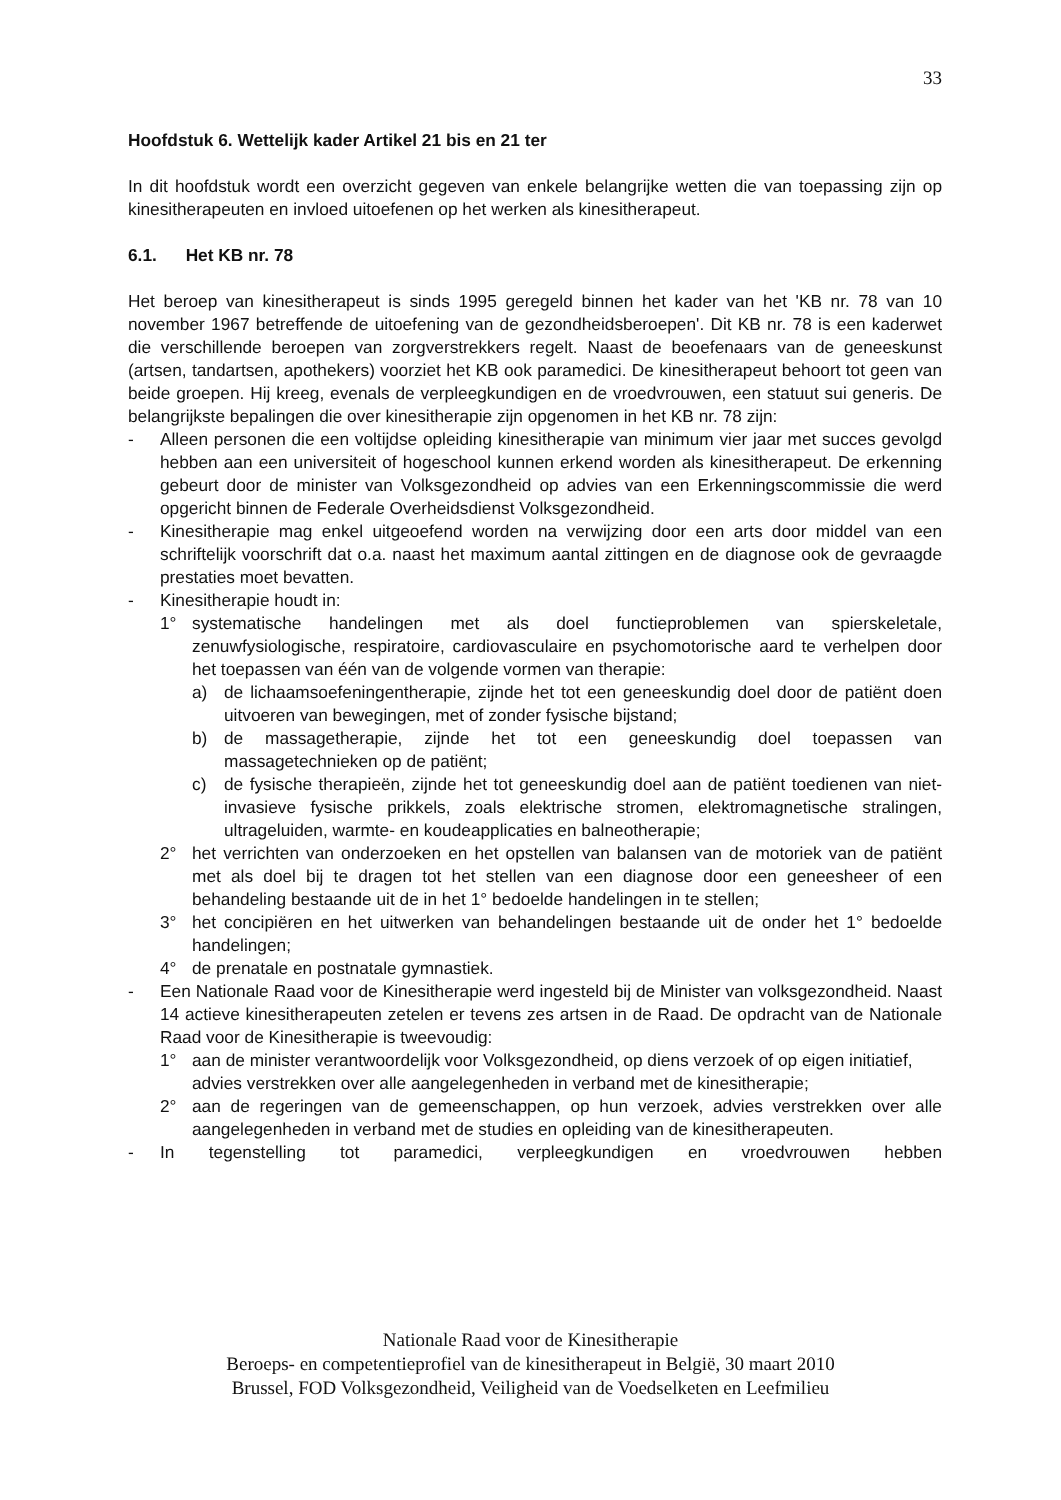33
Hoofdstuk 6. Wettelijk kader Artikel 21 bis en 21 ter
In dit hoofdstuk wordt een overzicht gegeven van enkele belangrijke wetten die van toepassing zijn op kinesitherapeuten en invloed uitoefenen op het werken als kinesitherapeut.
6.1. Het KB nr. 78
Het beroep van kinesitherapeut is sinds 1995 geregeld binnen het kader van het 'KB nr. 78 van 10 november 1967 betreffende de uitoefening van de gezondheidsberoepen'. Dit KB nr. 78 is een kaderwet die verschillende beroepen van zorgverstrekkers regelt. Naast de beoefenaars van de geneeskunst (artsen, tandartsen, apothekers) voorziet het KB ook paramedici. De kinesitherapeut behoort tot geen van beide groepen. Hij kreeg, evenals de verpleegkundigen en de vroedvrouwen, een statuut sui generis. De belangrijkste bepalingen die over kinesitherapie zijn opgenomen in het KB nr. 78 zijn:
- Alleen personen die een voltijdse opleiding kinesitherapie van minimum vier jaar met succes gevolgd hebben aan een universiteit of hogeschool kunnen erkend worden als kinesitherapeut. De erkenning gebeurt door de minister van Volksgezondheid op advies van een Erkenningscommissie die werd opgericht binnen de Federale Overheidsdienst Volksgezondheid.
- Kinesitherapie mag enkel uitgeoefend worden na verwijzing door een arts door middel van een schriftelijk voorschrift dat o.a. naast het maximum aantal zittingen en de diagnose ook de gevraagde prestaties moet bevatten.
- Kinesitherapie houdt in:
1° systematische handelingen met als doel functieproblemen van spierskeletale, zenuwfysiologische, respiratoire, cardiovasculaire en psychomotorische aard te verhelpen door het toepassen van één van de volgende vormen van therapie:
a) de lichaamsoefeningentherapie, zijnde het tot een geneeskundig doel door de patiënt doen uitvoeren van bewegingen, met of zonder fysische bijstand;
b) de massagetherapie, zijnde het tot een geneeskundig doel toepassen van massagetechnieken op de patiënt;
c) de fysische therapieën, zijnde het tot geneeskundig doel aan de patiënt toedienen van niet-invasieve fysische prikkels, zoals elektrische stromen, elektromagnetische stralingen, ultrageluiden, warmte- en koudeapplicaties en balneotherapie;
2° het verrichten van onderzoeken en het opstellen van balansen van de motoriek van de patiënt met als doel bij te dragen tot het stellen van een diagnose door een geneesheer of een behandeling bestaande uit de in het 1° bedoelde handelingen in te stellen;
3° het concipiëren en het uitwerken van behandelingen bestaande uit de onder het 1° bedoelde handelingen;
4° de prenatale en postnatale gymnastiek.
- Een Nationale Raad voor de Kinesitherapie werd ingesteld bij de Minister van volksgezondheid. Naast 14 actieve kinesitherapeuten zetelen er tevens zes artsen in de Raad. De opdracht van de Nationale Raad voor de Kinesitherapie is tweevoudig:
1° aan de minister verantwoordelijk voor Volksgezondheid, op diens verzoek of op eigen initiatief, advies verstrekken over alle aangelegenheden in verband met de kinesitherapie;
2° aan de regeringen van de gemeenschappen, op hun verzoek, advies verstrekken over alle aangelegenheden in verband met de studies en opleiding van de kinesitherapeuten.
- In tegenstelling tot paramedici, verpleegkundigen en vroedvrouwen hebben
Nationale Raad voor de Kinesitherapie
Beroeps- en competentieprofiel van de kinesitherapeut in België, 30 maart 2010
Brussel, FOD Volksgezondheid, Veiligheid van de Voedselketen en Leefmilieu